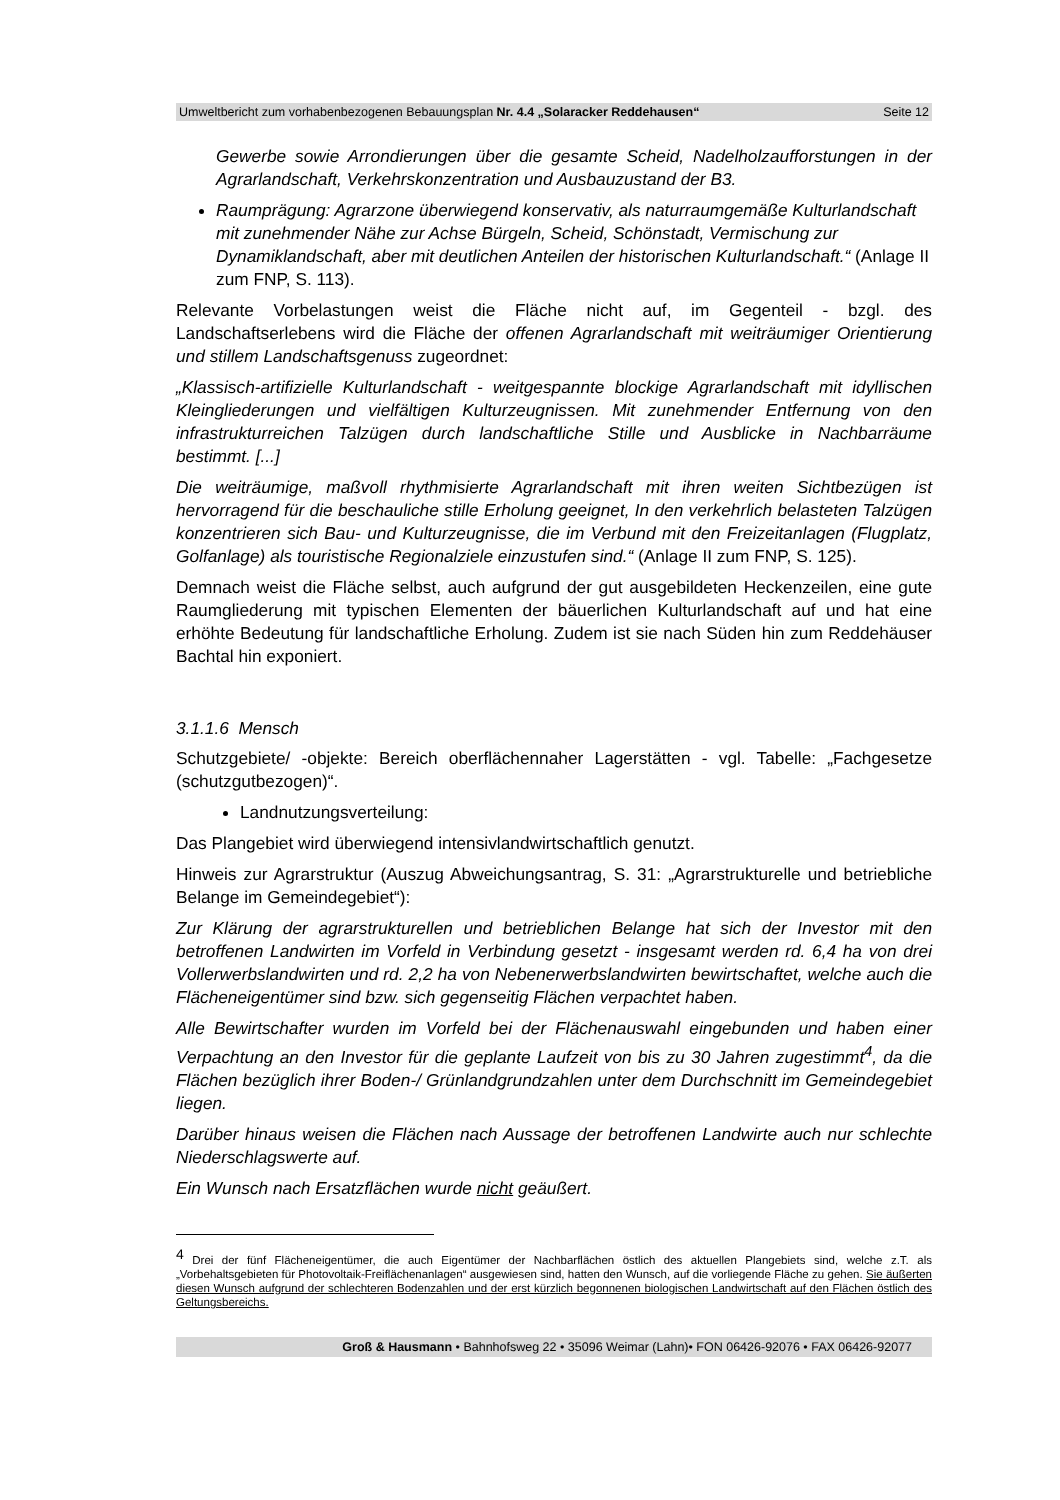Umweltbericht zum vorhabenbezogenen Bebauungsplan Nr. 4.4 „Solaracker Reddehausen“Seite 12
Gewerbe sowie Arrondierungen über die gesamte Scheid, Nadelholzaufforstungen in der Agrarlandschaft, Verkehrskonzentration und Ausbauzustand der B3.
Raumprägung: Agrarzone überwiegend konservativ, als naturraumgemäße Kulturlandschaft mit zunehmender Nähe zur Achse Bürgeln, Scheid, Schönstadt, Vermischung zur Dynamiklandschaft, aber mit deutlichen Anteilen der historischen Kulturlandschaft.“ (Anlage II zum FNP, S. 113).
Relevante Vorbelastungen weist die Fläche nicht auf, im Gegenteil - bzgl. des Landschaftserlebens wird die Fläche der offenen Agrarlandschaft mit weiträumiger Orientierung und stillem Landschaftsgenuss zugeordnet:
„Klassisch-artifizielle Kulturlandschaft - weitgespannte blockige Agrarlandschaft mit idyllischen Kleingliederungen und vielfältigen Kulturzeugnissen. Mit zunehmender Entfernung von den infrastrukturreichen Talzügen durch landschaftliche Stille und Ausblicke in Nachbarräume bestimmt. [...]
Die weiträumige, maßvoll rhythmisierte Agrarlandschaft mit ihren weiten Sichtbezügen ist hervorragend für die beschauliche stille Erholung geeignet, In den verkehrlich belasteten Talzügen konzentrieren sich Bau- und Kulturzeugnisse, die im Verbund mit den Freizeitanlagen (Flugplatz, Golfanlage) als touristische Regionalziele einzustufen sind.“ (Anlage II zum FNP, S. 125).
Demnach weist die Fläche selbst, auch aufgrund der gut ausgebildeten Heckenzeilen, eine gute Raumgliederung mit typischen Elementen der bäuerlichen Kulturlandschaft auf und hat eine erhöhte Bedeutung für landschaftliche Erholung. Zudem ist sie nach Süden hin zum Reddehäuser Bachtal hin exponiert.
3.1.1.6 Mensch
Schutzgebiete/ -objekte: Bereich oberflächennaher Lagerstätten - vgl. Tabelle: „Fachgesetze (schutzgutbezogen)“.
Landnutzungsverteilung:
Das Plangebiet wird überwiegend intensivlandwirtschaftlich genutzt.
Hinweis zur Agrarstruktur (Auszug Abweichungsantrag, S. 31: „Agrarstrukturelle und betriebliche Belange im Gemeindegebiet“):
Zur Klärung der agrarstrukturellen und betrieblichen Belange hat sich der Investor mit den betroffenen Landwirten im Vorfeld in Verbindung gesetzt - insgesamt werden rd. 6,4 ha von drei Vollerwerbslandwirten und rd. 2,2 ha von Nebenerwerbslandwirten bewirtschaftet, welche auch die Flächeneigentümer sind bzw. sich gegenseitig Flächen verpachtet haben.
Alle Bewirtschafter wurden im Vorfeld bei der Flächenauswahl eingebunden und haben einer Verpachtung an den Investor für die geplante Laufzeit von bis zu 30 Jahren zugestimmt<sup>4</sup>, da die Flächen bezüglich ihrer Boden-/ Grünlandgrundzahlen unter dem Durchschnitt im Gemeindegebiet liegen.
Darüber hinaus weisen die Flächen nach Aussage der betroffenen Landwirte auch nur schlechte Niederschlagswerte auf.
Ein Wunsch nach Ersatzflächen wurde nicht geäußert.
<sup>4</sup> Drei der fünf Flächeneigentümer, die auch Eigentümer der Nachbarflächen östlich des aktuellen Plangebiets sind, welche z.T. als „Vorbehaltsgebieten für Photovoltaik-Freiflächenanlagen“ ausgewiesen sind, hatten den Wunsch, auf die vorliegende Fläche zu gehen. Sie äußerten diesen Wunsch aufgrund der schlechteren Bodenzahlen und der erst kürzlich begonnenen biologischen Landwirtschaft auf den Flächen östlich des Geltungsbereichs.
Groß & Hausmann • Bahnhofsweg 22 • 35096 Weimar (Lahn)• FON 06426-92076 • FAX 06426-92077